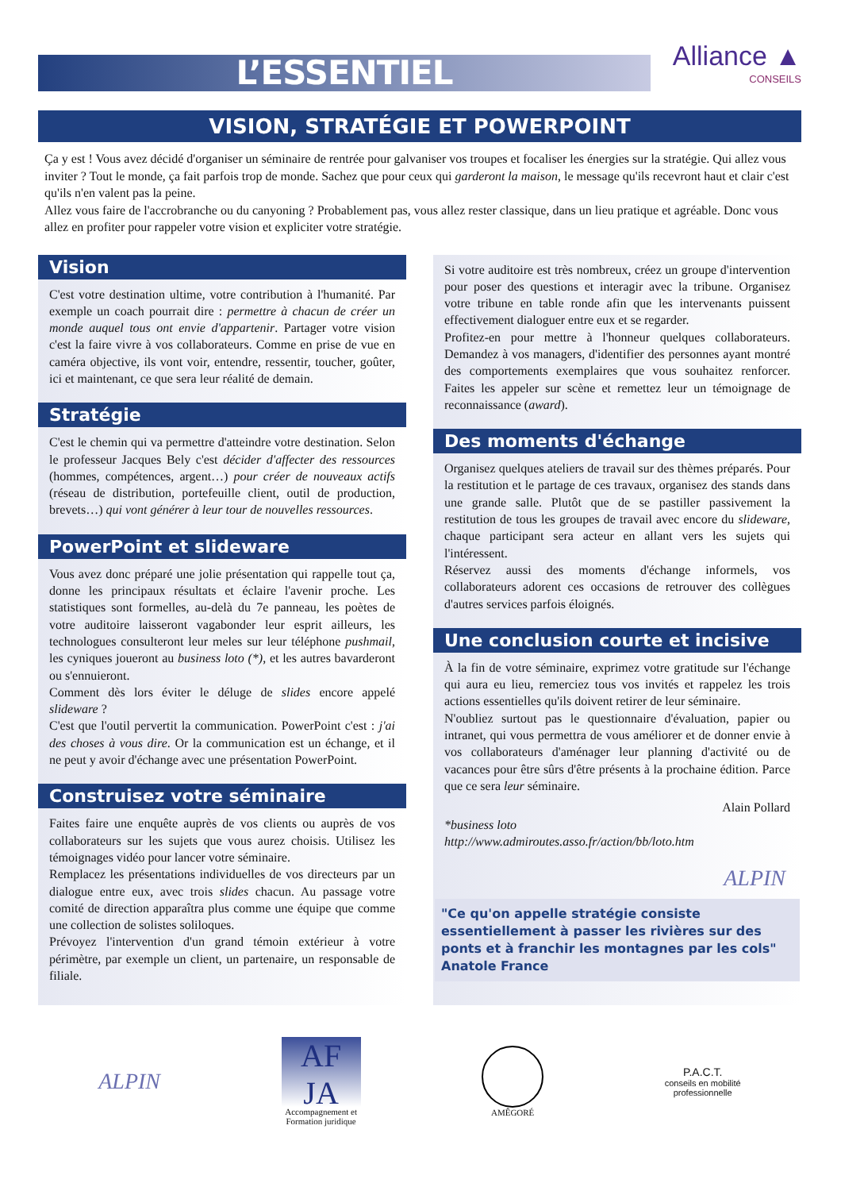L’ESSENTIEL
Alliance ▲
CONSEILS
VISION, STRATÉGIE ET POWERPOINT
Ça y est ! Vous avez décidé d'organiser un séminaire de rentrée pour galvaniser vos troupes et focaliser les énergies sur la stratégie. Qui allez vous inviter ? Tout le monde, ça fait parfois trop de monde. Sachez que pour ceux qui garderont la maison, le message qu'ils recevront haut et clair c'est qu'ils n'en valent pas la peine.
Allez vous faire de l'accrobranche ou du canyoning ? Probablement pas, vous allez rester classique, dans un lieu pratique et agréable. Donc vous allez en profiter pour rappeler votre vision et expliciter votre stratégie.
Vision
C'est votre destination ultime, votre contribution à l'humanité. Par exemple un coach pourrait dire : permettre à chacun de créer un monde auquel tous ont envie d'appartenir. Partager votre vision c'est la faire vivre à vos collaborateurs. Comme en prise de vue en caméra objective, ils vont voir, entendre, ressentir, toucher, goûter, ici et maintenant, ce que sera leur réalité de demain.
Stratégie
C'est le chemin qui va permettre d'atteindre votre destination. Selon le professeur Jacques Bely c'est décider d'affecter des ressources (hommes, compétences, argent…) pour créer de nouveaux actifs (réseau de distribution, portefeuille client, outil de production, brevets…) qui vont générer à leur tour de nouvelles ressources.
PowerPoint et slideware
Vous avez donc préparé une jolie présentation qui rappelle tout ça, donne les principaux résultats et éclaire l'avenir proche. Les statistiques sont formelles, au-delà du 7e panneau, les poètes de votre auditoire laisseront vagabonder leur esprit ailleurs, les technologues consulteront leur meles sur leur téléphone pushmail, les cyniques joueront au business loto (*), et les autres bavarderont ou s'ennuieront.
Comment dès lors éviter le déluge de slides encore appelé slideware ?
C'est que l'outil pervertit la communication. PowerPoint c'est : j'ai des choses à vous dire. Or la communication est un échange, et il ne peut y avoir d'échange avec une présentation PowerPoint.
Construisez votre séminaire
Faites faire une enquête auprès de vos clients ou auprès de vos collaborateurs sur les sujets que vous aurez choisis. Utilisez les témoignages vidéo pour lancer votre séminaire.
Remplacez les présentations individuelles de vos directeurs par un dialogue entre eux, avec trois slides chacun. Au passage votre comité de direction apparaîtra plus comme une équipe que comme une collection de solistes soliloques.
Prévoyez l'intervention d'un grand témoin extérieur à votre périmètre, par exemple un client, un partenaire, un responsable de filiale.
Si votre auditoire est très nombreux, créez un groupe d'intervention pour poser des questions et interagir avec la tribune. Organisez votre tribune en table ronde afin que les intervenants puissent effectivement dialoguer entre eux et se regarder.
Profitez-en pour mettre à l'honneur quelques collaborateurs. Demandez à vos managers, d'identifier des personnes ayant montré des comportements exemplaires que vous souhaitez renforcer. Faites les appeler sur scène et remettez leur un témoignage de reconnaissance (award).
Des moments d'échange
Organisez quelques ateliers de travail sur des thèmes préparés. Pour la restitution et le partage de ces travaux, organisez des stands dans une grande salle. Plutôt que de se pastiller passivement la restitution de tous les groupes de travail avec encore du slideware, chaque participant sera acteur en allant vers les sujets qui l'intéressent.
Réservez aussi des moments d'échange informels, vos collaborateurs adorent ces occasions de retrouver des collègues d'autres services parfois éloignés.
Une conclusion courte et incisive
À la fin de votre séminaire, exprimez votre gratitude sur l'échange qui aura eu lieu, remerciez tous vos invités et rappelez les trois actions essentielles qu'ils doivent retirer de leur séminaire.
N'oubliez surtout pas le questionnaire d'évaluation, papier ou intranet, qui vous permettra de vous améliorer et de donner envie à vos collaborateurs d'aménager leur planning d'activité ou de vacances pour être sûrs d'être présents à la prochaine édition. Parce que ce sera leur séminaire.
Alain Pollard
*business loto
http://www.admiroutes.asso.fr/action/bb/loto.htm
ALPIN
"Ce qu'on appelle stratégie consiste essentiellement à passer les rivières sur des ponts et à franchir les montagnes par les cols" Anatole France
ALPIN
AF
JA
Accompagnement et
Formation juridique
AMÊGORÉ
P.A.C.T.
conseils en mobilité
professionnelle